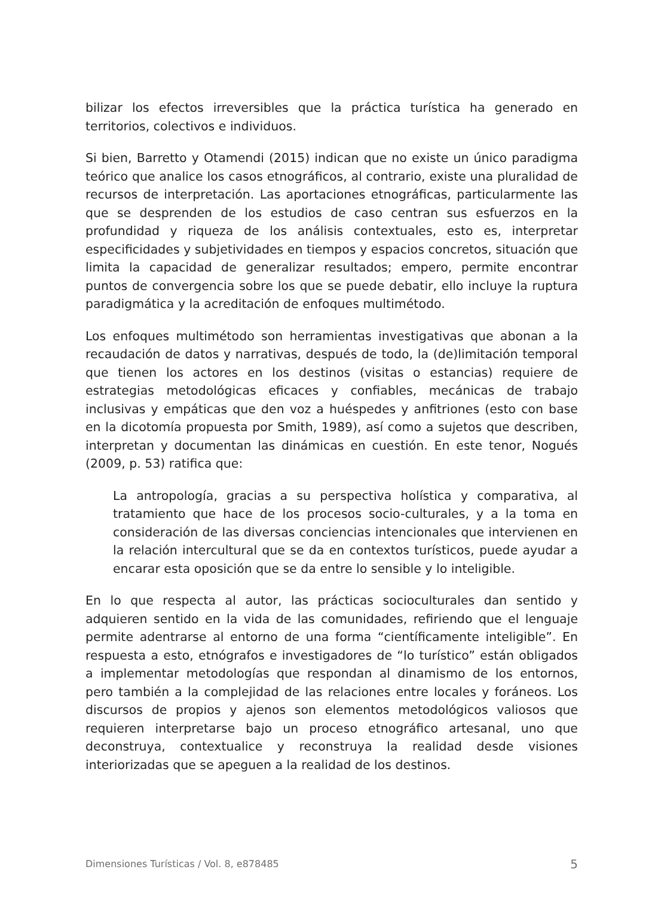bilizar los efectos irreversibles que la práctica turística ha generado en territorios, colectivos e individuos.
Si bien, Barretto y Otamendi (2015) indican que no existe un único paradigma teórico que analice los casos etnográficos, al contrario, existe una pluralidad de recursos de interpretación. Las aportaciones etnográficas, particularmente las que se desprenden de los estudios de caso centran sus esfuerzos en la profundidad y riqueza de los análisis contextuales, esto es, interpretar especificidades y subjetividades en tiempos y espacios concretos, situación que limita la capacidad de generalizar resultados; empero, permite encontrar puntos de convergencia sobre los que se puede debatir, ello incluye la ruptura paradigmática y la acreditación de enfoques multimétodo.
Los enfoques multimétodo son herramientas investigativas que abonan a la recaudación de datos y narrativas, después de todo, la (de)limitación temporal que tienen los actores en los destinos (visitas o estancias) requiere de estrategias metodológicas eficaces y confiables, mecánicas de trabajo inclusivas y empáticas que den voz a huéspedes y anfitriones (esto con base en la dicotomía propuesta por Smith, 1989), así como a sujetos que describen, interpretan y documentan las dinámicas en cuestión. En este tenor, Nogués (2009, p. 53) ratifica que:
La antropología, gracias a su perspectiva holística y comparativa, al tratamiento que hace de los procesos socio-culturales, y a la toma en consideración de las diversas conciencias intencionales que intervienen en la relación intercultural que se da en contextos turísticos, puede ayudar a encarar esta oposición que se da entre lo sensible y lo inteligible.
En lo que respecta al autor, las prácticas socioculturales dan sentido y adquieren sentido en la vida de las comunidades, refiriendo que el lenguaje permite adentrarse al entorno de una forma “científicamente inteligible”. En respuesta a esto, etnógrafos e investigadores de “lo turístico” están obligados a implementar metodologías que respondan al dinamismo de los entornos, pero también a la complejidad de las relaciones entre locales y foráneos. Los discursos de propios y ajenos son elementos metodológicos valiosos que requieren interpretarse bajo un proceso etnográfico artesanal, uno que deconstruya, contextualice y reconstruya la realidad desde visiones interiorizadas que se apeguen a la realidad de los destinos.
Dimensiones Turísticas / Vol. 8, e878485 5